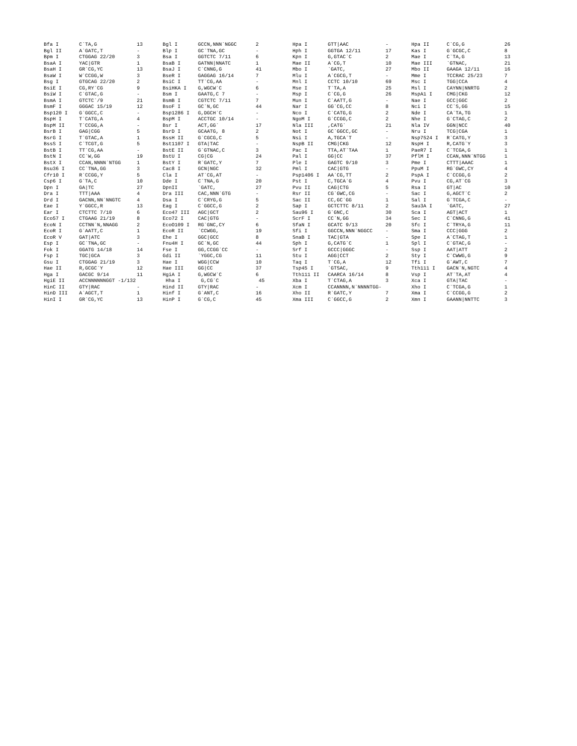| Bfa I | C`TA,G | 13 | Bgl I | GCCN,NNN`NGGC | 2 | | Hpa I | GTT/AAC | - | Hpa II | C`CG,G | 26 |
| Bgl II | A`GATC,T | - | Blp I | GC`TNA,GC | - | | Hph I | GGTGA 12/11 | 17 | Kas I | G`GCGC,C | 8 |
| Bpm I | CTGGAG 22/20 | 3 | Bsa I | GGTCTC 7/11 | 6 | | Kpn I | G,GTAC`C | 2 | Mae I | C`TA,G | 13 |
| BsaA I | YAC/GTR | 1 | BsaB I | GATNN/NNATC | 1 | | Mae II | A`CG,T | 10 | Mae III | `GTNAC, | 21 |
| BsaH I | GR`CG,YC | 13 | BsaJ I | C`CNNG,G | 41 | | Mbo I | `GATC, | 27 | Mbo II | GAAGA 12/11 | 16 |
| BsaW I | W`CCGG,W | 3 | BseR I | GAGGAG 16/14 | 7 | | Mlu I | A`CGCG,T | - | Mme I | TCCRAC 25/23 | 7 |
| Bsg I | GTGCAG 22/20 | 2 | BsiC I | TT`CG,AA | - | | Mnl I | CCTC 10/10 | 69 | Msc I | TGG/CCA | 4 |
| BsiE I | CG,RY`CG | 9 | BsiHKA I | G,WGCW`C | 6 | | Mse I | T`TA,A | 25 | Msl I | CAYNN/NNRTG | 2 |
| BsiW I | C`GTAC,G | - | Bsm I | GAATG,C 7 | - | | Msp I | C`CG,G | 26 | MspA1 I | CMG/CKG | 12 |
| BsmA I | GTCTC`/9 | 21 | BsmB I | CGTCTC 7/11 | 7 | | Mun I | C`AATT,G | - | Nae I | GCC/GGC | 2 |
| BsmF I | GGGAC 15/19 | 12 | BsoF I | GC`N,GC | 44 | | Nar I | GG`CG,CC | 8 | Nci I | CC`S,GG | 15 |
| Bsp120 I | G`GGCC,C | - | Bsp1286 I | G,DGCH`C | - | | Nco I | C`CATG,G | 2 | Nde I | CA`TA,TG | 1 |
| BspH I | T`CATG,A | 4 | BspM I | ACCTGC 10/14 | - | | NgoM I | G`CCGG,C | 2 | Nhe I | G`CTAG,C | 2 |
| BspM II | T`CCGG,A | - | Bsr I | ACT,GG` | 17 | | Nla III | ,CATG` | 21 | Nla IV | GGN/NCC | 40 |
| BsrB I | GAG/CGG | 5 | BsrD I | GCAATG, 8 | 2 | | Not I | GC`GGCC,GC | - | Nru I | TCG/CGA | 1 |
| BsrG I | T`GTAC,A | 1 | BssH II | G`CGCG,C | 5 | | Nsi I | A,TGCA`T | - | Nsp7524 I | R`CATG,Y | 3 |
| BssS I | C`TCGT,G | 5 | Bst1107 I | GTA/TAC | - | | NspB II | CMG/CKG | 12 | NspH I | R,CATG`Y | 3 |
| BstB I | TT`CG,AA | - | BstE II | G`GTNAC,C | 3 | | Pac I | TTA,AT`TAA | 1 | PaeR7 I | C`TCGA,G | 1 |
| BstN I | CC`W,GG | 19 | BstU I | CG/CG | 24 | | Pal I | GG/CC | 37 | PflM I | CCAN,NNN`NTGG | 1 |
| BstX I | CCAN,NNNN`NTGG | 1 | BstY I | R`GATC,Y | 7 | | Ple I | GAGTC 9/10 | 3 | Pme I | CTTT/AAAC | 1 |
| Bsu36 I | CC`TNA,GG | 3 | Cac8 I | GCN/NGC | 32 | | Pml I | CAC/GTG | - | PpuM I | RG`GWC,CY | 4 |
| Cfr10 I | R`CCGG,Y | 5 | Cla I | AT`CG,AT | - | | Psp1406 I | AA`CG,TT | 2 | PspA I | C`CCGG,G | 2 |
| Csp6 I | G`TA,C | 10 | Dde I | C`TNA,G | 20 | | Pst I | C,TGCA`G | 4 | Pvu I | CG,AT`CG | 3 |
| Dpn I | GA/TC | 27 | DpnII | `GATC, | 27 | | Pvu II | CAG/CTG | 5 | Rsa I | GT/AC | 10 |
| Dra I | TTT/AAA | 4 | Dra III | CAC,NNN`GTG | - | | Rsr II | CG`GWC,CG | - | Sac I | G,AGCT`C | 2 |
| Drd I | GACNN,NN`NNGTC | 4 | Dsa I | C`CRYG,G | 5 | | Sac II | CC,GC`GG | 1 | Sal I | G`TCGA,C | - |
| Eae I | Y`GGCC,R | 13 | Eag I | C`GGCC,G | 2 | | Sap I | GCTCTTC 8/11 | 2 | Sau3A I | `GATC, | 27 |
| Ear I | CTCTTC 7/10 | 6 | Eco47 III | AGC/GCT | 2 | | Sau96 I | G`GNC,C | 30 | Sca I | AGT/ACT | 1 |
| Eco57 I | CTGAAG 21/19 | 8 | Eco72 I | CAC/GTG | - | | ScrF I | CC`N,GG | 34 | Sec I | C`CNNG,G | 41 |
| EcoN I | CCTNN`N,NNAGG | 2 | EcoO109 I | RG`GNC,CY | 6 | | SfaN I | GCATC 9/13 | 20 | Sfc I | C`TRYA,G | 11 |
| EcoR I | G`AATT,C | 1 | EcoR II | `CCWGG, | 19 | | Sfi I | GGCCN,NNN`NGGCC | - | Sma I | CCC/GGG | 2 |
| EcoR V | GAT/ATC | 3 | Ehe I | GGC/GCC | 8 | | SnaB I | TAC/GTA | - | Spe I | A`CTAG,T | 1 |
| Esp I | GC`TNA,GC | - | Fnu4H I | GC`N,GC | 44 | | Sph I | G,CATG`C | 1 | Spl I | C`GTAC,G | - |
| Fok I | GGATG 14/18 | 14 | Fse I | GG,CCGG`CC | - | | Srf I | GCCC/GGGC | - | Ssp I | AAT/ATT | 2 |
| Fsp I | TGC/GCA | 3 | Gdi II | `YGGC,CG | 11 | | Stu I | AGG/CCT | 2 | Sty I | C`CWWG,G | 9 |
| Gsu I | CTGGAG 21/19 | 3 | Hae I | WGG/CCW | 10 | | Taq I | T`CG,A | 12 | Tfi I | G`AWT,C | 7 |
| Hae II | R,GCGC`Y | 12 | Hae III | GG/CC | 37 | | Tsp45 I | `GTSAC, | 9 | Tth111 I | GACN`N,NGTC | 4 |
| Hga I | GACGC 9/14 | 11 | HgiA I | G,WGCW`C | 6 | | Tth111 II | CAARCA 16/14 | 8 | Vsp I | AT`TA,AT | 4 |
| HgiE II | ACCNNNNNNGGT -1/132 | | Hha I | G,CG`C | 45 | | Xba I | T`CTAG,A | 3 | Xca I | GTA/TAC | - |
| HinC II | GTY/RAC | - | Hind II | GTY/RAC | - | | Xcm I | CCANNNN,N`NNNNTGG- | | Xho I | C`TCGA,G | 1 |
| HinD III | A`AGCT,T | 1 | Hinf I | G`ANT,C | 16 | | Xho II | R`GATC,Y | 7 | Xma I | C`CCGG,G | 2 |
| HinI I | GR`CG,YC | 13 | HinP I | G`CG,C | 45 | | Xma III | C`GGCC,G | 2 | Xmn I | GAANN/NNTTC | 3 |